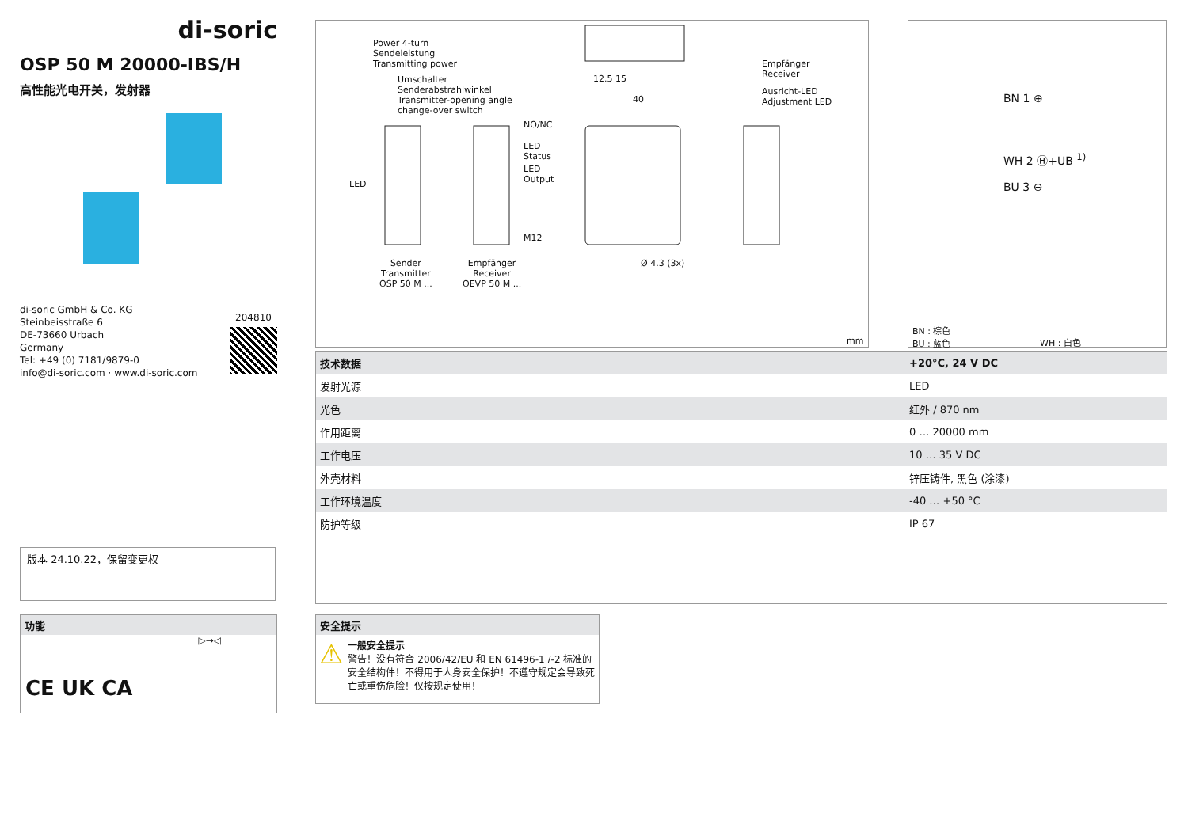di-soric
OSP 50 M 20000-IBS/H
高性能光电开关，发射器
di-soric GmbH & Co. KG
Steinbeisstraße 6
DE-73660 Urbach
Germany
Tel: +49 (0) 7181/9879-0
info@di-soric.com · www.di-soric.com
204810
Power 4-turn
Sendeleistung
Transmitting power
Umschalter
Senderabstrahlwinkel
Transmitter-opening angle
change-over switch
NO/NC
LED
Status
LED
Output
M12
LED
Sender
Transmitter
OSP 50 M ...
Empfänger
Receiver
OEVP 50 M ...
Empfänger
Receiver
Ausricht-LED
Adjustment LED
12.5 15
40
Ø 4.3 (3x)
mm
BN 1 ⊕
WH 2 Ⓗ+UB <sup>1)</sup>
BU 3 ⊖
BN : 棕色
BU : 蓝色
WH : 白色
| 技术数据 | +20°C, 24 V DC |
| --- | --- |
| 发射光源 | LED |
| 光色 | 红外 / 870 nm |
| 作用距离 | 0 … 20000 mm |
| 工作电压 | 10 … 35 V DC |
| 外壳材料 | 锌压铸件, 黑色 (涂漆) |
| 工作环境温度 | -40 … +50 °C |
| 防护等级 | IP 67 |
版本 24.10.22，保留变更权
功能
▷→◁
CE UK CA
安全提示
⚠
一般安全提示
警告！没有符合 2006/42/EU 和 EN 61496-1 /-2 标准的安全结构件！不得用于人身安全保护！不遵守规定会导致死亡或重伤危险！仅按规定使用！